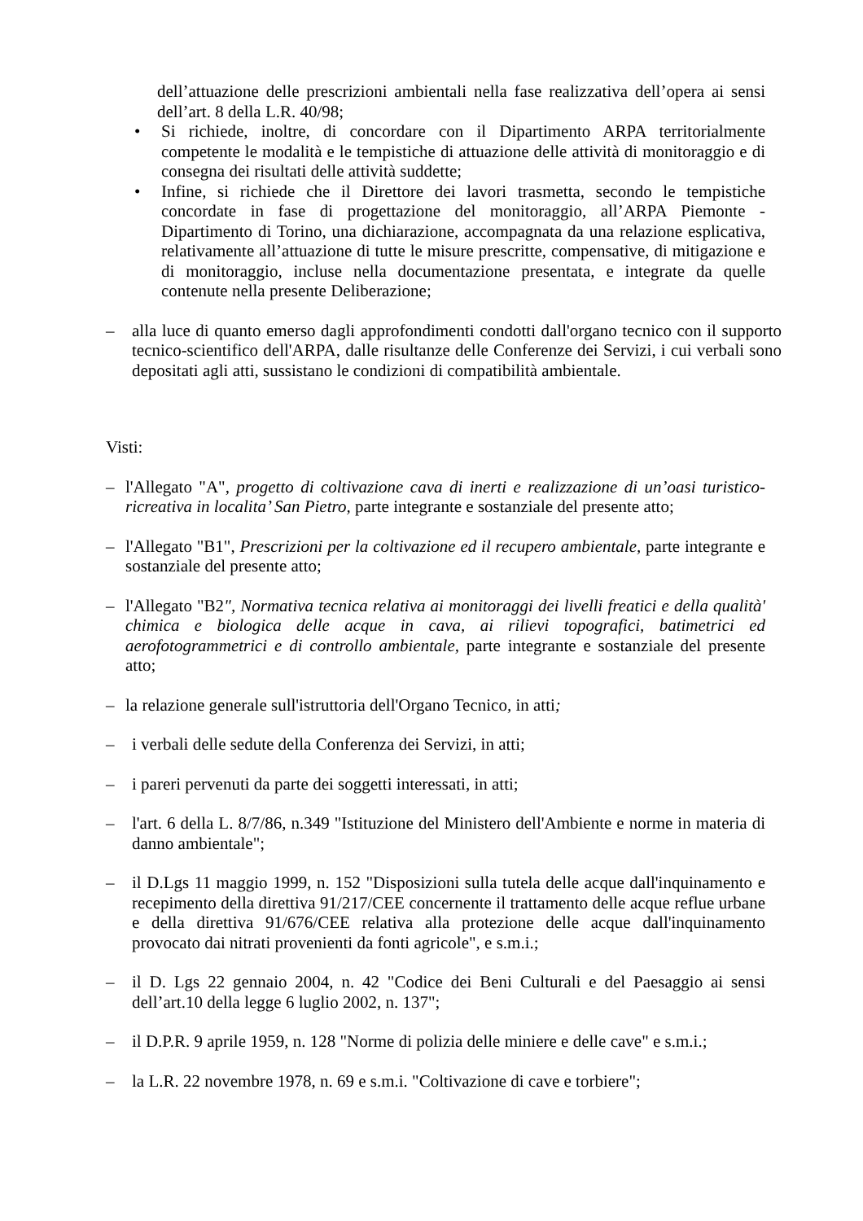dell’attuazione delle prescrizioni ambientali nella fase realizzativa dell’opera ai sensi dell’art. 8 della L.R. 40/98;
• Si richiede, inoltre, di concordare con il Dipartimento ARPA territorialmente competente le modalità e le tempistiche di attuazione delle attività di monitoraggio e di consegna dei risultati delle attività suddette;
• Infine, si richiede che il Direttore dei lavori trasmetta, secondo le tempistiche concordate in fase di progettazione del monitoraggio, all’ARPA Piemonte - Dipartimento di Torino, una dichiarazione, accompagnata da una relazione esplicativa, relativamente all’attuazione di tutte le misure prescritte, compensative, di mitigazione e di monitoraggio, incluse nella documentazione presentata, e integrate da quelle contenute nella presente Deliberazione;
– alla luce di quanto emerso dagli approfondimenti condotti dall'organo tecnico con il supporto tecnico-scientifico dell'ARPA, dalle risultanze delle Conferenze dei Servizi, i cui verbali sono depositati agli atti, sussistano le condizioni di compatibilità ambientale.
Visti:
– l'Allegato "A", progetto di coltivazione cava di inerti e realizzazione di un’oasi turistico-ricreativa in localita’ San Pietro, parte integrante e sostanziale del presente atto;
– l'Allegato "B1", Prescrizioni per la coltivazione ed il recupero ambientale, parte integrante e sostanziale del presente atto;
– l'Allegato "B2", Normativa tecnica relativa ai monitoraggi dei livelli freatici e della qualità' chimica e biologica delle acque in cava, ai rilievi topografici, batimetrici ed aerofotogrammetrici e di controllo ambientale, parte integrante e sostanziale del presente atto;
– la relazione generale sull'istruttoria dell'Organo Tecnico, in atti;
– i verbali delle sedute della Conferenza dei Servizi, in atti;
– i pareri pervenuti da parte dei soggetti interessati, in atti;
– l'art. 6 della L. 8/7/86, n.349 "Istituzione del Ministero dell'Ambiente e norme in materia di danno ambientale";
– il D.Lgs 11 maggio 1999, n. 152 "Disposizioni sulla tutela delle acque dall'inquinamento e recepimento della direttiva 91/217/CEE concernente il trattamento delle acque reflue urbane e della direttiva 91/676/CEE relativa alla protezione delle acque dall'inquinamento provocato dai nitrati provenienti da fonti agricole", e s.m.i.;
– il D. Lgs 22 gennaio 2004, n. 42 "Codice dei Beni Culturali e del Paesaggio ai sensi dell’art.10 della legge 6 luglio 2002, n. 137";
– il D.P.R. 9 aprile 1959, n. 128 "Norme di polizia delle miniere e delle cave" e s.m.i.;
– la L.R. 22 novembre 1978, n. 69 e s.m.i. "Coltivazione di cave e torbiere";